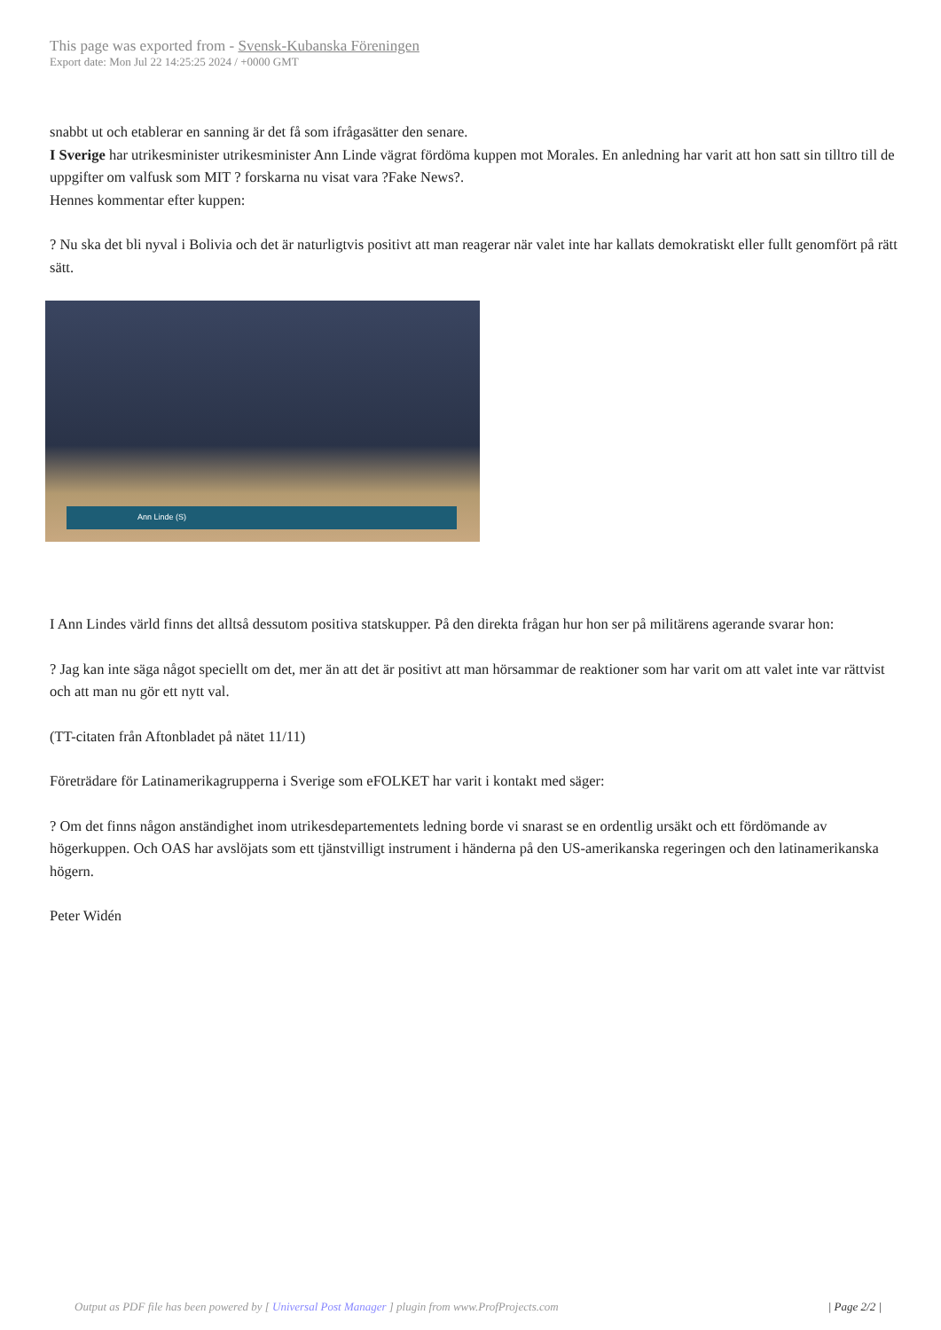This page was exported from - Svensk-Kubanska Föreningen
Export date: Mon Jul 22 14:25:25 2024 / +0000 GMT
snabbt ut och etablerar en sanning är det få som ifrågasätter den senare.
I Sverige har utrikesminister utrikesminister Ann Linde vägrat fördöma kuppen mot Morales. En anledning har varit att hon satt sin tilltro till de uppgifter om valfusk som MIT ? forskarna nu visat vara ?Fake News?.
Hennes kommentar efter kuppen:
? Nu ska det bli nyval i Bolivia och det är naturligtvis positivt att man reagerar när valet inte har kallats demokratiskt eller fullt genomfört på rätt sätt.
Ann Linde (S)
I Ann Lindes värld finns det alltså dessutom positiva statskupper. På den direkta frågan hur hon ser på militärens agerande svarar hon:
? Jag kan inte säga något speciellt om det, mer än att det är positivt att man hörsammar de reaktioner som har varit om att valet inte var rättvist och att man nu gör ett nytt val.
(TT-citaten från Aftonbladet på nätet 11/11)
Företrädare för Latinamerikagrupperna i Sverige som eFOLKET har varit i kontakt med säger:
? Om det finns någon anständighet inom utrikesdepartementets ledning borde vi snarast se en ordentlig ursäkt och ett fördömande av högerkuppen. Och OAS har avslöjats som ett tjänstvilligt instrument i händerna på den US-amerikanska regeringen och den latinamerikanska högern.
Peter Widén
Output as PDF file has been powered by [ Universal Post Manager ] plugin from www.ProfProjects.com
| Page 2/2 |